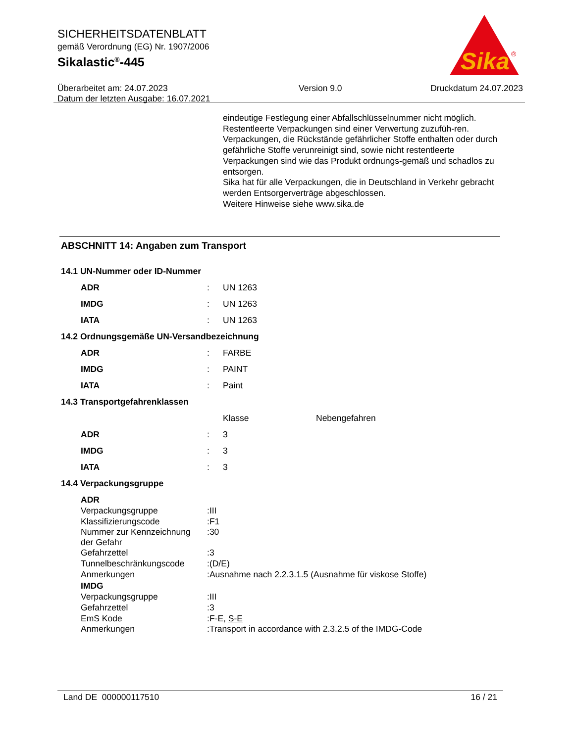SICHERHEITSDATENBLATT
gemäß Verordnung (EG) Nr. 1907/2006
Sikalastic<sup>®</sup>-445
Überarbeitet am: 24.07.2023
Datum der letzten Ausgabe: 16.07.2021
Version 9.0 Druckdatum 24.07.2023
Sika
®
eindeutige Festlegung einer Abfallschlüsselnummer nicht möglich.
Restentleerte Verpackungen sind einer Verwertung zuzufüh-ren.
Verpackungen, die Rückstände gefährlicher Stoffe enthalten oder durch gefährliche Stoffe verunreinigt sind, sowie nicht restentleerte Verpackungen sind wie das Produkt ordnungs-gemäß und schadlos zu entsorgen.
Sika hat für alle Verpackungen, die in Deutschland in Verkehr gebracht werden Entsorgerverträge abgeschlossen.
Weitere Hinweise siehe www.sika.de
ABSCHNITT 14: Angaben zum Transport
14.1 UN-Nummer oder ID-Nummer
| ADR | : | UN 1263 |
| IMDG | : | UN 1263 |
| IATA | : | UN 1263 |
14.2 Ordnungsgemäße UN-Versandbezeichnung
| ADR | : | FARBE |
| IMDG | : | PAINT |
| IATA | : | Paint |
14.3 Transportgefahrenklassen
| | | Klasse | Nebengefahren |
| ADR | : | 3 | |
| IMDG | : | 3 | |
| IATA | : | 3 | |
14.4 Verpackungsgruppe
| ADR | | |
| Verpackungsgruppe | : | III |
| Klassifizierungscode | : | F1 |
| Nummer zur Kennzeichnung der Gefahr | : | 30 |
| Gefahrzettel | : | 3 |
| Tunnelbeschränkungscode | : | (D/E) |
| Anmerkungen | : | Ausnahme nach 2.2.3.1.5 (Ausnahme für viskose Stoffe) |
| IMDG | | |
| Verpackungsgruppe | : | III |
| Gefahrzettel | : | 3 |
| EmS Kode | : | F-E, S-E |
| Anmerkungen | : | Transport in accordance with 2.3.2.5 of the IMDG-Code |
Land DE 000000117510 16 / 21